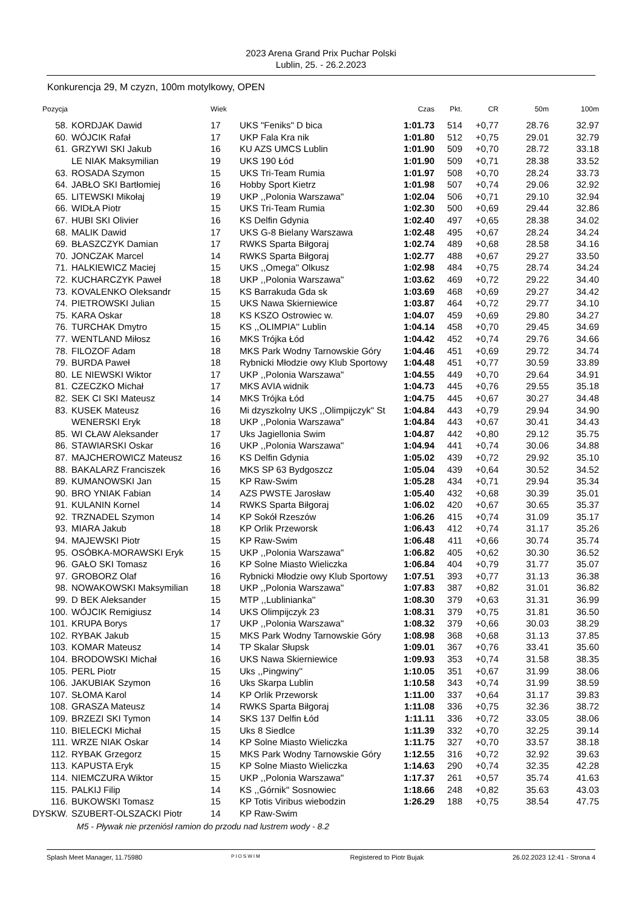2023 Arena Grand Prix Puchar Polski
Lublin, 25. - 26.2.2023
Konkurencja 29, M czyzn, 100m motylkowy, OPEN
| Pozycja | | | Wiek | | Czas | Pkt. | CR | 50m | 100m |
| --- | --- | --- | --- | --- | --- | --- | --- | --- | --- |
| 58. | | KORDJAK Dawid | 17 | UKS "Feniks" D bica | 1:01.73 | 514 | +0,77 | 28.76 | 32.97 |
| 60. | | WÓJCIK Rafał | 17 | UKP Fala Kra nik | 1:01.80 | 512 | +0,75 | 29.01 | 32.79 |
| 61. | | GRZYWI SKI Jakub | 16 | KU AZS UMCS Lublin | 1:01.90 | 509 | +0,70 | 28.72 | 33.18 |
| | | LE NIAK Maksymilian | 19 | UKS 190 Łód | 1:01.90 | 509 | +0,71 | 28.38 | 33.52 |
| 63. | | ROSADA Szymon | 15 | UKS Tri-Team Rumia | 1:01.97 | 508 | +0,70 | 28.24 | 33.73 |
| 64. | | JABŁO SKI Bartłomiej | 16 | Hobby Sport Kietrz | 1:01.98 | 507 | +0,74 | 29.06 | 32.92 |
| 65. | | LITEWSKI Mikołaj | 19 | UKP ,,Polonia Warszawa'' | 1:02.04 | 506 | +0,71 | 29.10 | 32.94 |
| 66. | | WIDŁA Piotr | 15 | UKS Tri-Team Rumia | 1:02.30 | 500 | +0,69 | 29.44 | 32.86 |
| 67. | | HUBI SKI Olivier | 16 | KS Delfin Gdynia | 1:02.40 | 497 | +0,65 | 28.38 | 34.02 |
| 68. | | MALIK Dawid | 17 | UKS G-8 Bielany Warszawa | 1:02.48 | 495 | +0,67 | 28.24 | 34.24 |
| 69. | | BŁASZCZYK Damian | 17 | RWKS Sparta Biłgoraj | 1:02.74 | 489 | +0,68 | 28.58 | 34.16 |
| 70. | | JONCZAK Marcel | 14 | RWKS Sparta Biłgoraj | 1:02.77 | 488 | +0,67 | 29.27 | 33.50 |
| 71. | | HALKIEWICZ Maciej | 15 | UKS ,,Omega'' Olkusz | 1:02.98 | 484 | +0,75 | 28.74 | 34.24 |
| 72. | | KUCHARCZYK Paweł | 18 | UKP ,,Polonia Warszawa'' | 1:03.62 | 469 | +0,72 | 29.22 | 34.40 |
| 73. | | KOVALENKO Oleksandr | 15 | KS Barrakuda Gda sk | 1:03.69 | 468 | +0,69 | 29.27 | 34.42 |
| 74. | | PIETROWSKI Julian | 15 | UKS Nawa Skierniewice | 1:03.87 | 464 | +0,72 | 29.77 | 34.10 |
| 75. | | KARA Oskar | 18 | KS KSZO Ostrowiec w. | 1:04.07 | 459 | +0,69 | 29.80 | 34.27 |
| 76. | | TURCHAK Dmytro | 15 | KS ,,OLIMPIA'' Lublin | 1:04.14 | 458 | +0,70 | 29.45 | 34.69 |
| 77. | | WENTLAND Miłosz | 16 | MKS Trójka Łód | 1:04.42 | 452 | +0,74 | 29.76 | 34.66 |
| 78. | | FILOZOF Adam | 18 | MKS Park Wodny Tarnowskie Góry | 1:04.46 | 451 | +0,69 | 29.72 | 34.74 |
| 79. | | BURDA Paweł | 18 | Rybnicki Młodzie owy Klub Sportowy | 1:04.48 | 451 | +0,77 | 30.59 | 33.89 |
| 80. | | LE NIEWSKI Wiktor | 17 | UKP ,,Polonia Warszawa'' | 1:04.55 | 449 | +0,70 | 29.64 | 34.91 |
| 81. | | CZECZKO Michał | 17 | MKS AVIA widnik | 1:04.73 | 445 | +0,76 | 29.55 | 35.18 |
| 82. | | SEK CI SKI Mateusz | 14 | MKS Trójka Łód | 1:04.75 | 445 | +0,67 | 30.27 | 34.48 |
| 83. | | KUSEK Mateusz | 16 | Mi dzyszkolny UKS ,,Olimpijczyk'' St | 1:04.84 | 443 | +0,79 | 29.94 | 34.90 |
| | | WENERSKI Eryk | 18 | UKP ,,Polonia Warszawa'' | 1:04.84 | 443 | +0,67 | 30.41 | 34.43 |
| 85. | | WI CŁAW Aleksander | 17 | Uks Jagiellonia Swim | 1:04.87 | 442 | +0,80 | 29.12 | 35.75 |
| 86. | | STAWIARSKI Oskar | 16 | UKP ,,Polonia Warszawa'' | 1:04.94 | 441 | +0,74 | 30.06 | 34.88 |
| 87. | | MAJCHEROWICZ Mateusz | 16 | KS Delfin Gdynia | 1:05.02 | 439 | +0,72 | 29.92 | 35.10 |
| 88. | | BAKALARZ Franciszek | 16 | MKS SP 63 Bydgoszcz | 1:05.04 | 439 | +0,64 | 30.52 | 34.52 |
| 89. | | KUMANOWSKI Jan | 15 | KP Raw-Swim | 1:05.28 | 434 | +0,71 | 29.94 | 35.34 |
| 90. | | BRO YNIAK Fabian | 14 | AZS PWSTE Jarosław | 1:05.40 | 432 | +0,68 | 30.39 | 35.01 |
| 91. | | KULANIN Kornel | 14 | RWKS Sparta Biłgoraj | 1:06.02 | 420 | +0,67 | 30.65 | 35.37 |
| 92. | | TRZNADEL Szymon | 14 | KP Sokół Rzeszów | 1:06.26 | 415 | +0,74 | 31.09 | 35.17 |
| 93. | | MIARA Jakub | 18 | KP Orlik Przeworsk | 1:06.43 | 412 | +0,74 | 31.17 | 35.26 |
| 94. | | MAJEWSKI Piotr | 15 | KP Raw-Swim | 1:06.48 | 411 | +0,66 | 30.74 | 35.74 |
| 95. | | OSÓBKA-MORAWSKI Eryk | 15 | UKP ,,Polonia Warszawa'' | 1:06.82 | 405 | +0,62 | 30.30 | 36.52 |
| 96. | | GAŁO SKI Tomasz | 16 | KP Solne Miasto Wieliczka | 1:06.84 | 404 | +0,79 | 31.77 | 35.07 |
| 97. | | GROBORZ Olaf | 16 | Rybnicki Młodzie owy Klub Sportowy | 1:07.51 | 393 | +0,77 | 31.13 | 36.38 |
| 98. | | NOWAKOWSKI Maksymilian | 18 | UKP ,,Polonia Warszawa'' | 1:07.83 | 387 | +0,82 | 31.01 | 36.82 |
| 99. | | D BEK Aleksander | 15 | MTP ,,Lublinianka'' | 1:08.30 | 379 | +0,63 | 31.31 | 36.99 |
| 100. | | WÓJCIK Remigiusz | 14 | UKS Olimpijczyk 23 | 1:08.31 | 379 | +0,75 | 31.81 | 36.50 |
| 101. | | KRUPA Borys | 17 | UKP ,,Polonia Warszawa'' | 1:08.32 | 379 | +0,66 | 30.03 | 38.29 |
| 102. | | RYBAK Jakub | 15 | MKS Park Wodny Tarnowskie Góry | 1:08.98 | 368 | +0,68 | 31.13 | 37.85 |
| 103. | | KOMAR Mateusz | 14 | TP Skalar Słupsk | 1:09.01 | 367 | +0,76 | 33.41 | 35.60 |
| 104. | | BRODOWSKI Michał | 16 | UKS Nawa Skierniewice | 1:09.93 | 353 | +0,74 | 31.58 | 38.35 |
| 105. | | PERL Piotr | 15 | Uks ,,Pingwiny'' | 1:10.05 | 351 | +0,67 | 31.99 | 38.06 |
| 106. | | JAKUBIAK Szymon | 16 | Uks Skarpa Lublin | 1:10.58 | 343 | +0,74 | 31.99 | 38.59 |
| 107. | | SŁOMA Karol | 14 | KP Orlik Przeworsk | 1:11.00 | 337 | +0,64 | 31.17 | 39.83 |
| 108. | | GRASZA Mateusz | 14 | RWKS Sparta Biłgoraj | 1:11.08 | 336 | +0,75 | 32.36 | 38.72 |
| 109. | | BRZEZI SKI Tymon | 14 | SKS 137 Delfin Łód | 1:11.11 | 336 | +0,72 | 33.05 | 38.06 |
| 110. | | BIELECKI Michał | 15 | Uks 8 Siedlce | 1:11.39 | 332 | +0,70 | 32.25 | 39.14 |
| 111. | | WRZE NIAK Oskar | 14 | KP Solne Miasto Wieliczka | 1:11.75 | 327 | +0,70 | 33.57 | 38.18 |
| 112. | | RYBAK Grzegorz | 15 | MKS Park Wodny Tarnowskie Góry | 1:12.55 | 316 | +0,72 | 32.92 | 39.63 |
| 113. | | KAPUSTA Eryk | 15 | KP Solne Miasto Wieliczka | 1:14.63 | 290 | +0,74 | 32.35 | 42.28 |
| 114. | | NIEMCZURA Wiktor | 15 | UKP ,,Polonia Warszawa'' | 1:17.37 | 261 | +0,57 | 35.74 | 41.63 |
| 115. | | PALKIJ Filip | 14 | KS ,,Górnik'' Sosnowiec | 1:18.66 | 248 | +0,82 | 35.63 | 43.03 |
| 116. | | BUKOWSKI Tomasz | 15 | KP Totis Viribus wiebodzin | 1:26.29 | 188 | +0,75 | 38.54 | 47.75 |
| DYSKW. | | SZUBERT-OLSZACKI Piotr | 14 | KP Raw-Swim | | | | | |
M5 - Pływak nie przeniósł ramion do przodu nad lustrem wody - 8.2
Splash Meet Manager, 11.75980 PIOSWIM Registered to Piotr Bujak 26.02.2023 12:41 - Strona 4